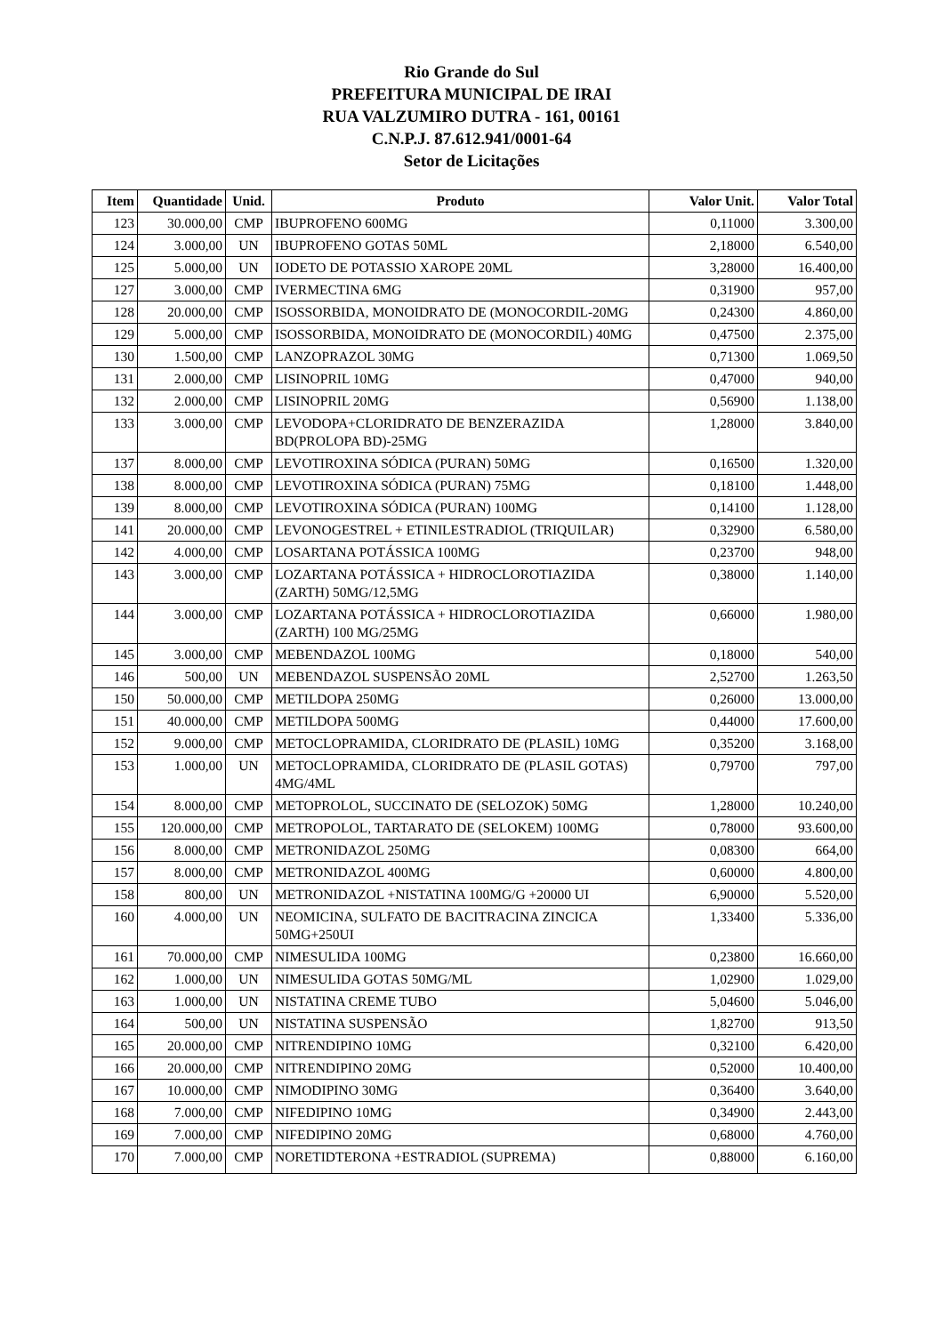Rio Grande do Sul
PREFEITURA MUNICIPAL DE IRAI
RUA VALZUMIRO DUTRA - 161, 00161
C.N.P.J. 87.612.941/0001-64
Setor de Licitações
| Item | Quantidade | Unid. | Produto | Valor Unit. | Valor Total |
| --- | --- | --- | --- | --- | --- |
| 123 | 30.000,00 | CMP | IBUPROFENO 600MG | 0,11000 | 3.300,00 |
| 124 | 3.000,00 | UN | IBUPROFENO GOTAS 50ML | 2,18000 | 6.540,00 |
| 125 | 5.000,00 | UN | IODETO DE POTASSIO XAROPE 20ML | 3,28000 | 16.400,00 |
| 127 | 3.000,00 | CMP | IVERMECTINA 6MG | 0,31900 | 957,00 |
| 128 | 20.000,00 | CMP | ISOSSORBIDA, MONOIDRATO DE (MONOCORDIL-20MG | 0,24300 | 4.860,00 |
| 129 | 5.000,00 | CMP | ISOSSORBIDA, MONOIDRATO DE (MONOCORDIL) 40MG | 0,47500 | 2.375,00 |
| 130 | 1.500,00 | CMP | LANZOPRAZOL 30MG | 0,71300 | 1.069,50 |
| 131 | 2.000,00 | CMP | LISINOPRIL 10MG | 0,47000 | 940,00 |
| 132 | 2.000,00 | CMP | LISINOPRIL 20MG | 0,56900 | 1.138,00 |
| 133 | 3.000,00 | CMP | LEVODOPA+CLORIDRATO DE BENZERAZIDA BD(PROLOPA BD)-25MG | 1,28000 | 3.840,00 |
| 137 | 8.000,00 | CMP | LEVOTIROXINA SÓDICA (PURAN) 50MG | 0,16500 | 1.320,00 |
| 138 | 8.000,00 | CMP | LEVOTIROXINA SÓDICA (PURAN) 75MG | 0,18100 | 1.448,00 |
| 139 | 8.000,00 | CMP | LEVOTIROXINA SÓDICA (PURAN) 100MG | 0,14100 | 1.128,00 |
| 141 | 20.000,00 | CMP | LEVONOGESTREL + ETINILESTRADIOL (TRIQUILAR) | 0,32900 | 6.580,00 |
| 142 | 4.000,00 | CMP | LOSARTANA POTÁSSICA 100MG | 0,23700 | 948,00 |
| 143 | 3.000,00 | CMP | LOZARTANA POTÁSSICA + HIDROCLOROTIAZIDA (ZARTH) 50MG/12,5MG | 0,38000 | 1.140,00 |
| 144 | 3.000,00 | CMP | LOZARTANA POTÁSSICA + HIDROCLOROTIAZIDA (ZARTH) 100 MG/25MG | 0,66000 | 1.980,00 |
| 145 | 3.000,00 | CMP | MEBENDAZOL 100MG | 0,18000 | 540,00 |
| 146 | 500,00 | UN | MEBENDAZOL SUSPENSÃO 20ML | 2,52700 | 1.263,50 |
| 150 | 50.000,00 | CMP | METILDOPA 250MG | 0,26000 | 13.000,00 |
| 151 | 40.000,00 | CMP | METILDOPA 500MG | 0,44000 | 17.600,00 |
| 152 | 9.000,00 | CMP | METOCLOPRAMIDA, CLORIDRATO DE (PLASIL) 10MG | 0,35200 | 3.168,00 |
| 153 | 1.000,00 | UN | METOCLOPRAMIDA, CLORIDRATO DE (PLASIL GOTAS) 4MG/4ML | 0,79700 | 797,00 |
| 154 | 8.000,00 | CMP | METOPROLOL, SUCCINATO DE (SELOZOK) 50MG | 1,28000 | 10.240,00 |
| 155 | 120.000,00 | CMP | METROPOLOL, TARTARATO DE (SELOKEM) 100MG | 0,78000 | 93.600,00 |
| 156 | 8.000,00 | CMP | METRONIDAZOL 250MG | 0,08300 | 664,00 |
| 157 | 8.000,00 | CMP | METRONIDAZOL 400MG | 0,60000 | 4.800,00 |
| 158 | 800,00 | UN | METRONIDAZOL +NISTATINA 100MG/G +20000 UI | 6,90000 | 5.520,00 |
| 160 | 4.000,00 | UN | NEOMICINA, SULFATO DE BACITRACINA ZINCICA 50MG+250UI | 1,33400 | 5.336,00 |
| 161 | 70.000,00 | CMP | NIMESULIDA 100MG | 0,23800 | 16.660,00 |
| 162 | 1.000,00 | UN | NIMESULIDA GOTAS 50MG/ML | 1,02900 | 1.029,00 |
| 163 | 1.000,00 | UN | NISTATINA CREME TUBO | 5,04600 | 5.046,00 |
| 164 | 500,00 | UN | NISTATINA SUSPENSÃO | 1,82700 | 913,50 |
| 165 | 20.000,00 | CMP | NITRENDIPINO 10MG | 0,32100 | 6.420,00 |
| 166 | 20.000,00 | CMP | NITRENDIPINO 20MG | 0,52000 | 10.400,00 |
| 167 | 10.000,00 | CMP | NIMODIPINO 30MG | 0,36400 | 3.640,00 |
| 168 | 7.000,00 | CMP | NIFEDIPINO 10MG | 0,34900 | 2.443,00 |
| 169 | 7.000,00 | CMP | NIFEDIPINO 20MG | 0,68000 | 4.760,00 |
| 170 | 7.000,00 | CMP | NORETIDTERONA +ESTRADIOL (SUPREMA) | 0,88000 | 6.160,00 |